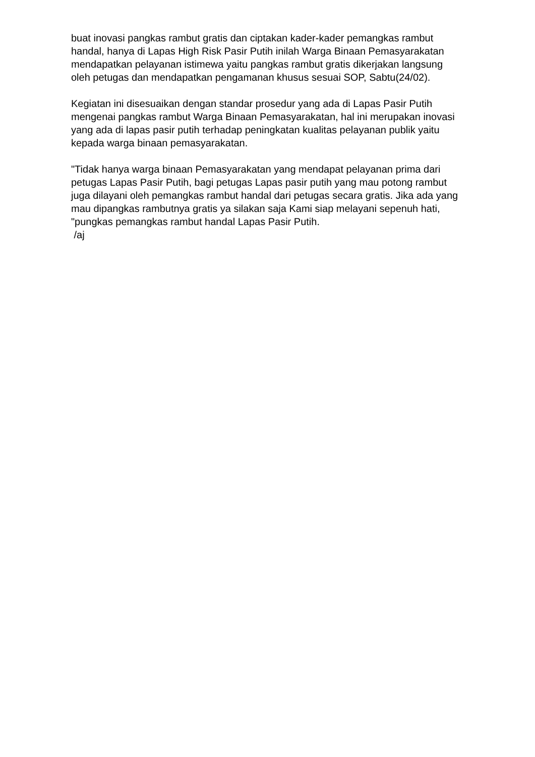buat inovasi pangkas rambut gratis dan ciptakan kader-kader pemangkas rambut handal, hanya di Lapas High Risk Pasir Putih inilah Warga Binaan Pemasyarakatan mendapatkan pelayanan istimewa yaitu pangkas rambut gratis dikerjakan langsung oleh petugas dan mendapatkan pengamanan khusus sesuai SOP, Sabtu(24/02).
Kegiatan ini disesuaikan dengan standar prosedur yang ada di Lapas Pasir Putih mengenai pangkas rambut Warga Binaan Pemasyarakatan, hal ini merupakan inovasi yang ada di lapas pasir putih terhadap peningkatan kualitas pelayanan publik yaitu kepada warga binaan pemasyarakatan.
"Tidak hanya warga binaan Pemasyarakatan yang mendapat pelayanan prima dari petugas Lapas Pasir Putih, bagi petugas Lapas pasir putih yang mau potong rambut juga dilayani oleh pemangkas rambut handal dari petugas secara gratis. Jika ada yang mau dipangkas rambutnya gratis ya silakan saja Kami siap melayani sepenuh hati, "pungkas pemangkas rambut handal Lapas Pasir Putih.
/aj